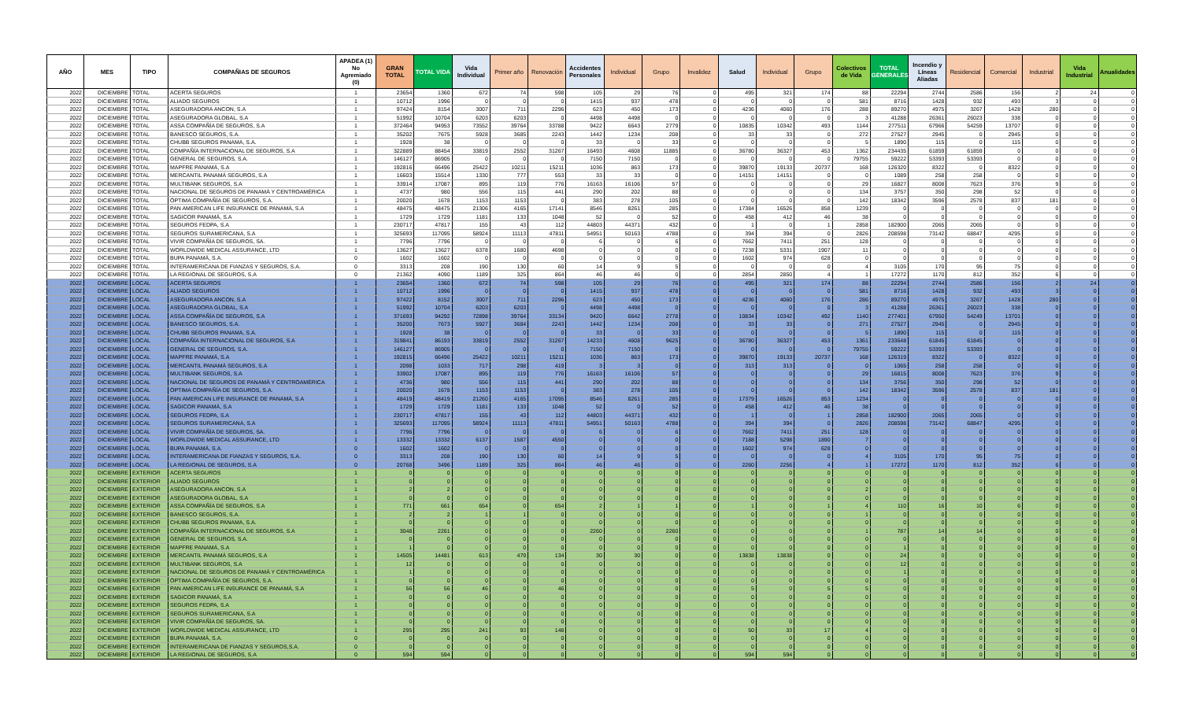| AÑO | MES | TIPO | COMPAÑIAS DE SEGUROS | APADEA (1) No Agremiado (0) | GRAN TOTAL | TOTAL VIDA | Vida Individual | Primer año | Renovación | Accidentes Personales | Individual | Grupo | Invalidez | Salud | Individual | Grupo | Colectivos de Vida | TOTAL GENERALES | Incendio y Líneas Aliadas | Residencial | Comercial | Industrial | Vida Industrial | Anualidades |
| --- | --- | --- | --- | --- | --- | --- | --- | --- | --- | --- | --- | --- | --- | --- | --- | --- | --- | --- | --- | --- | --- | --- | --- | --- |
| 2022 | DICIEMBRE | TOTAL | ACERTA SEGUROS | 1 | 23654 | 1360 | 672 | 74 | 598 | 105 | 29 | 76 | 0 | 495 | 321 | 174 | 88 | 22294 | 2744 | 2586 | 156 | 2 | 24 | 0 |
| 2022 | DICIEMBRE | TOTAL | ALIADO SEGUROS | 1 | 10712 | 1996 | 0 | 0 | 0 | 1415 | 937 | 478 | 0 | 0 | 0 | 0 | 581 | 8716 | 1428 | 932 | 493 | 3 | 0 | 0 |
| 2022 | DICIEMBRE | TOTAL | ASEGURADORA ANCON, S.A | 1 | 97424 | 8154 | 3007 | 711 | 2296 | 623 | 450 | 173 | 0 | 4236 | 4060 | 176 | 288 | 89270 | 4975 | 3267 | 1428 | 280 | 0 | 0 |
| 2022 | DICIEMBRE | TOTAL | ASEGURADORA GLOBAL, S.A | 1 | 51992 | 10704 | 6203 | 6203 | 0 | 4498 | 4498 | 0 | 0 | 0 | 0 | 0 | 3 | 41288 | 26361 | 26023 | 338 | 0 | 0 | 0 |
| 2022 | DICIEMBRE | TOTAL | ASSA COMPAÑÍA DE SEGUROS, S.A | 1 | 372464 | 94953 | 73552 | 39764 | 33788 | 9422 | 6643 | 2779 | 0 | 10835 | 10342 | 493 | 1144 | 277511 | 67966 | 54259 | 13707 | 0 | 0 | 0 |
| 2022 | DICIEMBRE | TOTAL | BANESCO SEGUROS, S.A. | 1 | 35202 | 7675 | 5928 | 3685 | 2243 | 1442 | 1234 | 208 | 0 | 33 | 33 | 0 | 272 | 27527 | 2945 | 0 | 2945 | 0 | 0 | 0 |
| 2022 | DICIEMBRE | TOTAL | CHUBB SEGUROS PANAMA, S.A. | 1 | 1928 | 38 | 0 | 0 | 0 | 33 | 0 | 33 | 0 | 0 | 0 | 0 | 5 | 1890 | 115 | 0 | 115 | 0 | 0 | 0 |
| 2022 | DICIEMBRE | TOTAL | COMPAÑÍA INTERNACIONAL DE SEGUROS, S.A | 1 | 322889 | 88454 | 33819 | 2552 | 31267 | 16493 | 4608 | 11885 | 0 | 36780 | 36327 | 453 | 1362 | 234435 | 61859 | 61859 | 0 | 0 | 0 | 0 |
| 2022 | DICIEMBRE | TOTAL | GENERAL DE SEGUROS, S.A. | 1 | 146127 | 86905 | 0 | 0 | 0 | 7150 | 7150 | 0 | 0 | 0 | 0 | 0 | 79755 | 59222 | 53393 | 53393 | 0 | 0 | 0 | 0 |
| 2022 | DICIEMBRE | TOTAL | MAPFRE PANAMÁ, S.A | 1 | 192816 | 66496 | 25422 | 10211 | 15211 | 1036 | 863 | 173 | 0 | 39870 | 19133 | 20737 | 168 | 126320 | 8322 | 0 | 8322 | 0 | 0 | 0 |
| 2022 | DICIEMBRE | TOTAL | MERCANTIL PANAMÁ SEGUROS, S.A | 1 | 16603 | 15514 | 1330 | 777 | 553 | 33 | 33 | 0 | 0 | 14151 | 14151 | 0 | 0 | 1089 | 258 | 258 | 0 | 0 | 0 | 0 |
| 2022 | DICIEMBRE | TOTAL | MULTIBANK SEGUROS, S.A | 1 | 33914 | 17087 | 895 | 119 | 776 | 16163 | 16106 | 57 | 0 | 0 | 0 | 0 | 29 | 16827 | 8008 | 7623 | 376 | 9 | 0 | 0 |
| 2022 | DICIEMBRE | TOTAL | NACIONAL DE SEGUROS DE PANAMÁ Y CENTROAMÉRICA | 1 | 4737 | 980 | 556 | 115 | 441 | 290 | 202 | 88 | 0 | 0 | 0 | 0 | 134 | 3757 | 350 | 298 | 52 | 0 | 0 | 0 |
| 2022 | DICIEMBRE | TOTAL | ÓPTIMA COMPAÑÍA DE SEGUROS, S.A. | 1 | 20020 | 1678 | 1153 | 1153 | 0 | 383 | 278 | 105 | 0 | 0 | 0 | 0 | 142 | 18342 | 3596 | 2578 | 837 | 181 | 0 | 0 |
| 2022 | DICIEMBRE | TOTAL | PAN AMERICAN LIFE INSURANCE DE PANAMÁ, S.A | 1 | 48475 | 48475 | 21306 | 4165 | 17141 | 8546 | 8261 | 285 | 0 | 17384 | 16526 | 858 | 1239 | 0 | 0 | 0 | 0 | 0 | 0 | 0 |
| 2022 | DICIEMBRE | TOTAL | SAGICOR PANAMÁ, S.A | 1 | 1729 | 1729 | 1181 | 133 | 1048 | 52 | 0 | 52 | 0 | 458 | 412 | 46 | 38 | 0 | 0 | 0 | 0 | 0 | 0 | 0 |
| 2022 | DICIEMBRE | TOTAL | SEGUROS FEDPA, S.A | 1 | 230717 | 47817 | 155 | 43 | 112 | 44803 | 44371 | 432 | 0 | 1 | 0 | 1 | 2858 | 182900 | 2065 | 2065 | 0 | 0 | 0 | 0 |
| 2022 | DICIEMBRE | TOTAL | SEGUROS SURAMERICANA, S.A | 1 | 325693 | 117095 | 58924 | 11113 | 47811 | 54951 | 50163 | 4788 | 0 | 394 | 394 | 0 | 2826 | 208598 | 73142 | 68847 | 4295 | 0 | 0 | 0 |
| 2022 | DICIEMBRE | TOTAL | VIVIR COMPAÑÍA DE SEGUROS, SA. | 1 | 7796 | 7796 | 0 | 0 | 0 | 6 | 0 | 6 | 0 | 7662 | 7411 | 251 | 128 | 0 | 0 | 0 | 0 | 0 | 0 | 0 |
| 2022 | DICIEMBRE | TOTAL | WORLDWIDE MEDICAL ASSURANCE, LTD | 1 | 13627 | 13627 | 6378 | 1680 | 4698 | 0 | 0 | 0 | 0 | 7238 | 5331 | 1907 | 11 | 0 | 0 | 0 | 0 | 0 | 0 | 0 |
| 2022 | DICIEMBRE | TOTAL | BUPA PANAMÁ, S.A. | 0 | 1602 | 1602 | 0 | 0 | 0 | 0 | 0 | 0 | 0 | 1602 | 974 | 628 | 0 | 0 | 0 | 0 | 0 | 0 | 0 | 0 |
| 2022 | DICIEMBRE | TOTAL | INTERAMERICANA DE FIANZAS Y SEGUROS, S.A. | 0 | 3313 | 208 | 190 | 130 | 60 | 14 | 9 | 5 | 0 | 0 | 0 | 0 | 4 | 3105 | 170 | 95 | 75 | 0 | 0 | 0 |
| 2022 | DICIEMBRE | TOTAL | LA REGIONAL DE SEGUROS, S.A | 0 | 21362 | 4090 | 1189 | 325 | 864 | 46 | 46 | 0 | 0 | 2854 | 2850 | 4 | 1 | 17272 | 1170 | 812 | 352 | 6 | 0 | 0 |
| 2022 | DICIEMBRE | LOCAL | ACERTA SEGUROS | 1 | 23654 | 1360 | 672 | 74 | 598 | 105 | 29 | 76 | 0 | 495 | 321 | 174 | 88 | 22294 | 2744 | 2586 | 156 | 2 | 24 | 0 |
| 2022 | DICIEMBRE | LOCAL | ALIADO SEGUROS | 1 | 10712 | 1996 | 0 | 0 | 0 | 1415 | 937 | 478 | 0 | 0 | 0 | 0 | 581 | 8716 | 1428 | 932 | 493 | 3 | 0 | 0 |
| 2022 | DICIEMBRE | LOCAL | ASEGURADORA ANCON, S.A | 1 | 97422 | 8152 | 3007 | 711 | 2296 | 623 | 450 | 173 | 0 | 4236 | 4060 | 176 | 286 | 89270 | 4975 | 3267 | 1428 | 280 | 0 | 0 |
| 2022 | DICIEMBRE | LOCAL | ASEGURADORA GLOBAL, S.A | 1 | 51992 | 10704 | 6203 | 6203 | 0 | 4498 | 4498 | 0 | 0 | 0 | 0 | 0 | 3 | 41288 | 26361 | 26023 | 338 | 0 | 0 | 0 |
| 2022 | DICIEMBRE | LOCAL | ASSA COMPAÑÍA DE SEGUROS, S.A | 1 | 371693 | 94292 | 72898 | 39764 | 33134 | 9420 | 6642 | 2778 | 0 | 10834 | 10342 | 492 | 1140 | 277401 | 67950 | 54249 | 13701 | 0 | 0 | 0 |
| 2022 | DICIEMBRE | LOCAL | BANESCO SEGUROS, S.A. | 1 | 35200 | 7673 | 5927 | 3684 | 2243 | 1442 | 1234 | 208 | 0 | 33 | 33 | 0 | 271 | 27527 | 2945 | 0 | 2945 | 0 | 0 | 0 |
| 2022 | DICIEMBRE | LOCAL | CHUBB SEGUROS PANAMA, S.A. | 1 | 1928 | 38 | 0 | 0 | 0 | 33 | 0 | 33 | 0 | 0 | 0 | 0 | 5 | 1890 | 115 | 0 | 115 | 0 | 0 | 0 |
| 2022 | DICIEMBRE | LOCAL | COMPAÑÍA INTERNACIONAL DE SEGUROS, S.A | 1 | 319841 | 86193 | 33819 | 2552 | 31267 | 14233 | 4608 | 9625 | 0 | 36780 | 36327 | 453 | 1361 | 233648 | 61845 | 61845 | 0 | 0 | 0 | 0 |
| 2022 | DICIEMBRE | LOCAL | GENERAL DE SEGUROS, S.A. | 1 | 146127 | 86905 | 0 | 0 | 0 | 7150 | 7150 | 0 | 0 | 0 | 0 | 0 | 79755 | 59222 | 53393 | 53393 | 0 | 0 | 0 | 0 |
| 2022 | DICIEMBRE | LOCAL | MAPFRE PANAMÁ, S.A | 1 | 192815 | 66496 | 25422 | 10211 | 15211 | 1036 | 863 | 173 | 0 | 39870 | 19133 | 20737 | 168 | 126319 | 8322 | 0 | 8322 | 0 | 0 | 0 |
| 2022 | DICIEMBRE | LOCAL | MERCANTIL PANAMÁ SEGUROS, S.A | 1 | 2098 | 1033 | 717 | 298 | 419 | 3 | 3 | 0 | 0 | 313 | 313 | 0 | 0 | 1065 | 258 | 258 | 0 | 0 | 0 | 0 |
| 2022 | DICIEMBRE | LOCAL | MULTIBANK SEGUROS, S.A | 1 | 33902 | 17087 | 895 | 119 | 776 | 16163 | 16106 | 57 | 0 | 0 | 0 | 0 | 29 | 16815 | 8008 | 7623 | 376 | 9 | 0 | 0 |
| 2022 | DICIEMBRE | LOCAL | NACIONAL DE SEGUROS DE PANAMÁ Y CENTROAMÉRICA | 1 | 4736 | 980 | 556 | 115 | 441 | 290 | 202 | 88 | 0 | 0 | 0 | 0 | 134 | 3756 | 350 | 298 | 52 | 0 | 0 | 0 |
| 2022 | DICIEMBRE | LOCAL | ÓPTIMA COMPAÑÍA DE SEGUROS, S.A. | 1 | 20020 | 1678 | 1153 | 1153 | 0 | 383 | 278 | 105 | 0 | 0 | 0 | 0 | 142 | 18342 | 3596 | 2578 | 837 | 181 | 0 | 0 |
| 2022 | DICIEMBRE | LOCAL | PAN AMERICAN LIFE INSURANCE DE PANAMÁ, S.A | 1 | 48419 | 48419 | 21260 | 4165 | 17095 | 8546 | 8261 | 285 | 0 | 17379 | 16526 | 853 | 1234 | 0 | 0 | 0 | 0 | 0 | 0 | 0 |
| 2022 | DICIEMBRE | LOCAL | SAGICOR PANAMÁ, S.A | 1 | 1729 | 1729 | 1181 | 133 | 1048 | 52 | 0 | 52 | 0 | 458 | 412 | 46 | 38 | 0 | 0 | 0 | 0 | 0 | 0 | 0 |
| 2022 | DICIEMBRE | LOCAL | SEGUROS FEDPA, S.A | 1 | 230717 | 47817 | 155 | 43 | 112 | 44803 | 44371 | 432 | 0 | 1 | 0 | 1 | 2858 | 182900 | 2065 | 2065 | 0 | 0 | 0 | 0 |
| 2022 | DICIEMBRE | LOCAL | SEGUROS SURAMERICANA, S.A | 1 | 325693 | 117095 | 58924 | 11113 | 47811 | 54951 | 50163 | 4788 | 0 | 394 | 394 | 0 | 2826 | 208598 | 73142 | 68847 | 4295 | 0 | 0 | 0 |
| 2022 | DICIEMBRE | LOCAL | VIVIR COMPAÑÍA DE SEGUROS, SA. | 1 | 7796 | 7796 | 0 | 0 | 0 | 6 | 0 | 6 | 0 | 7662 | 7411 | 251 | 128 | 0 | 0 | 0 | 0 | 0 | 0 | 0 |
| 2022 | DICIEMBRE | LOCAL | WORLDWIDE MEDICAL ASSURANCE, LTD | 1 | 13332 | 13332 | 6137 | 1587 | 4550 | 0 | 0 | 0 | 0 | 7188 | 5298 | 1890 | 7 | 0 | 0 | 0 | 0 | 0 | 0 | 0 |
| 2022 | DICIEMBRE | LOCAL | BUPA PANAMÁ, S.A. | 0 | 1602 | 1602 | 0 | 0 | 0 | 0 | 0 | 0 | 0 | 1602 | 974 | 628 | 0 | 0 | 0 | 0 | 0 | 0 | 0 | 0 |
| 2022 | DICIEMBRE | LOCAL | INTERAMERICANA DE FIANZAS Y SEGUROS, S.A. | 0 | 3313 | 208 | 190 | 130 | 60 | 14 | 9 | 5 | 0 | 0 | 0 | 0 | 4 | 3105 | 170 | 95 | 75 | 0 | 0 | 0 |
| 2022 | DICIEMBRE | LOCAL | LA REGIONAL DE SEGUROS, S.A | 0 | 20768 | 3496 | 1189 | 325 | 864 | 46 | 46 | 0 | 0 | 2260 | 2256 | 4 | 1 | 17272 | 1170 | 812 | 352 | 6 | 0 | 0 |
| 2022 | DICIEMBRE | EXTERIOR | ACERTA SEGUROS | 1 | 0 | 0 | 0 | 0 | 0 | 0 | 0 | 0 | 0 | 0 | 0 | 0 | 0 | 0 | 0 | 0 | 0 | 0 | 0 | 0 |
| 2022 | DICIEMBRE | EXTERIOR | ALIADO SEGUROS | 1 | 0 | 0 | 0 | 0 | 0 | 0 | 0 | 0 | 0 | 0 | 0 | 0 | 0 | 0 | 0 | 0 | 0 | 0 | 0 | 0 |
| 2022 | DICIEMBRE | EXTERIOR | ASEGURADORA ANCON, S.A | 1 | 2 | 2 | 0 | 0 | 0 | 0 | 0 | 0 | 0 | 0 | 0 | 0 | 2 | 0 | 0 | 0 | 0 | 0 | 0 | 0 |
| 2022 | DICIEMBRE | EXTERIOR | ASEGURADORA GLOBAL, S.A | 1 | 0 | 0 | 0 | 0 | 0 | 0 | 0 | 0 | 0 | 0 | 0 | 0 | 0 | 0 | 0 | 0 | 0 | 0 | 0 | 0 |
| 2022 | DICIEMBRE | EXTERIOR | ASSA COMPAÑÍA DE SEGUROS, S.A | 1 | 771 | 661 | 654 | 0 | 654 | 2 | 1 | 1 | 0 | 1 | 0 | 1 | 4 | 110 | 16 | 10 | 6 | 0 | 0 | 0 |
| 2022 | DICIEMBRE | EXTERIOR | BANESCO SEGUROS, S.A. | 1 | 2 | 2 | 1 | 1 | 0 | 0 | 0 | 0 | 0 | 0 | 0 | 0 | 1 | 0 | 0 | 0 | 0 | 0 | 0 | 0 |
| 2022 | DICIEMBRE | EXTERIOR | CHUBB SEGUROS PANAMA, S.A. | 1 | 0 | 0 | 0 | 0 | 0 | 0 | 0 | 0 | 0 | 0 | 0 | 0 | 0 | 0 | 0 | 0 | 0 | 0 | 0 | 0 |
| 2022 | DICIEMBRE | EXTERIOR | COMPAÑÍA INTERNACIONAL DE SEGUROS, S.A | 1 | 3048 | 2261 | 0 | 0 | 0 | 2260 | 0 | 2260 | 0 | 0 | 0 | 0 | 1 | 787 | 14 | 14 | 0 | 0 | 0 | 0 |
| 2022 | DICIEMBRE | EXTERIOR | GENERAL DE SEGUROS, S.A. | 1 | 0 | 0 | 0 | 0 | 0 | 0 | 0 | 0 | 0 | 0 | 0 | 0 | 0 | 0 | 0 | 0 | 0 | 0 | 0 | 0 |
| 2022 | DICIEMBRE | EXTERIOR | MAPFRE PANAMÁ, S.A | 1 | 1 | 0 | 0 | 0 | 0 | 0 | 0 | 0 | 0 | 0 | 0 | 0 | 0 | 1 | 0 | 0 | 0 | 0 | 0 | 0 |
| 2022 | DICIEMBRE | EXTERIOR | MERCANTIL PANAMÁ SEGUROS, S.A | 1 | 14505 | 14481 | 613 | 479 | 134 | 30 | 30 | 0 | 0 | 13838 | 13838 | 0 | 0 | 24 | 0 | 0 | 0 | 0 | 0 | 0 |
| 2022 | DICIEMBRE | EXTERIOR | MULTIBANK SEGUROS, S.A | 1 | 12 | 0 | 0 | 0 | 0 | 0 | 0 | 0 | 0 | 0 | 0 | 0 | 0 | 12 | 0 | 0 | 0 | 0 | 0 | 0 |
| 2022 | DICIEMBRE | EXTERIOR | NACIONAL DE SEGUROS DE PANAMÁ Y CENTROAMÉRICA | 1 | 1 | 0 | 0 | 0 | 0 | 0 | 0 | 0 | 0 | 0 | 0 | 0 | 0 | 1 | 0 | 0 | 0 | 0 | 0 | 0 |
| 2022 | DICIEMBRE | EXTERIOR | ÓPTIMA COMPAÑÍA DE SEGUROS, S.A. | 1 | 0 | 0 | 0 | 0 | 0 | 0 | 0 | 0 | 0 | 0 | 0 | 0 | 0 | 0 | 0 | 0 | 0 | 0 | 0 | 0 |
| 2022 | DICIEMBRE | EXTERIOR | PAN AMERICAN LIFE INSURANCE DE PANAMÁ, S.A | 1 | 56 | 56 | 46 | 0 | 46 | 0 | 0 | 0 | 0 | 5 | 0 | 5 | 5 | 0 | 0 | 0 | 0 | 0 | 0 | 0 |
| 2022 | DICIEMBRE | EXTERIOR | SAGICOR PANAMÁ, S.A | 1 | 0 | 0 | 0 | 0 | 0 | 0 | 0 | 0 | 0 | 0 | 0 | 0 | 0 | 0 | 0 | 0 | 0 | 0 | 0 | 0 |
| 2022 | DICIEMBRE | EXTERIOR | SEGUROS FEDPA, S.A | 1 | 0 | 0 | 0 | 0 | 0 | 0 | 0 | 0 | 0 | 0 | 0 | 0 | 0 | 0 | 0 | 0 | 0 | 0 | 0 | 0 |
| 2022 | DICIEMBRE | EXTERIOR | SEGUROS SURAMERICANA, S.A | 1 | 0 | 0 | 0 | 0 | 0 | 0 | 0 | 0 | 0 | 0 | 0 | 0 | 0 | 0 | 0 | 0 | 0 | 0 | 0 | 0 |
| 2022 | DICIEMBRE | EXTERIOR | VIVIR COMPAÑÍA DE SEGUROS, SA. | 1 | 0 | 0 | 0 | 0 | 0 | 0 | 0 | 0 | 0 | 0 | 0 | 0 | 0 | 0 | 0 | 0 | 0 | 0 | 0 | 0 |
| 2022 | DICIEMBRE | EXTERIOR | WORLDWIDE MEDICAL ASSURANCE, LTD | 1 | 295 | 295 | 241 | 93 | 148 | 0 | 0 | 0 | 0 | 50 | 33 | 17 | 4 | 0 | 0 | 0 | 0 | 0 | 0 | 0 |
| 2022 | DICIEMBRE | EXTERIOR | BUPA PANAMÁ, S.A. | 0 | 0 | 0 | 0 | 0 | 0 | 0 | 0 | 0 | 0 | 0 | 0 | 0 | 0 | 0 | 0 | 0 | 0 | 0 | 0 | 0 |
| 2022 | DICIEMBRE | EXTERIOR | INTERAMERICANA DE FIANZAS Y SEGUROS,S.A. | 0 | 0 | 0 | 0 | 0 | 0 | 0 | 0 | 0 | 0 | 0 | 0 | 0 | 0 | 0 | 0 | 0 | 0 | 0 | 0 | 0 |
| 2022 | DICIEMBRE | EXTERIOR | LA REGIONAL DE SEGUROS, S.A | 0 | 594 | 594 | 0 | 0 | 0 | 0 | 0 | 0 | 0 | 594 | 594 | 0 | 0 | 0 | 0 | 0 | 0 | 0 | 0 | 0 |